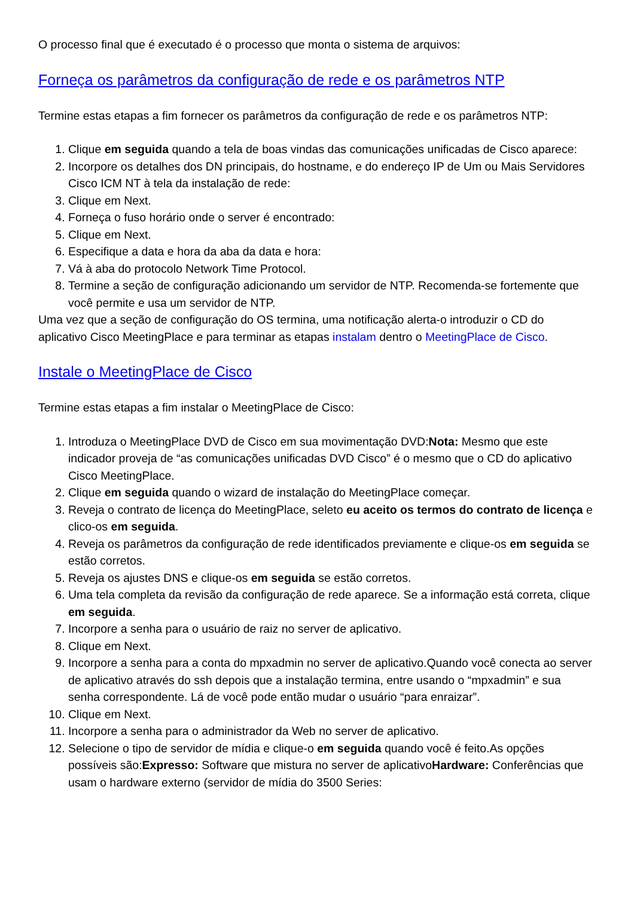O processo final que é executado é o processo que monta o sistema de arquivos:
Forneça os parâmetros da configuração de rede e os parâmetros NTP
Termine estas etapas a fim fornecer os parâmetros da configuração de rede e os parâmetros NTP:
1. Clique em seguida quando a tela de boas vindas das comunicações unificadas de Cisco aparece:
2. Incorpore os detalhes dos DN principais, do hostname, e do endereço IP de Um ou Mais Servidores Cisco ICM NT à tela da instalação de rede:
3. Clique em Next.
4. Forneça o fuso horário onde o server é encontrado:
5. Clique em Next.
6. Especifique a data e hora da aba da data e hora:
7. Vá à aba do protocolo Network Time Protocol.
8. Termine a seção de configuração adicionando um servidor de NTP. Recomenda-se fortemente que você permite e usa um servidor de NTP.
Uma vez que a seção de configuração do OS termina, uma notificação alerta-o introduzir o CD do aplicativo Cisco MeetingPlace e para terminar as etapas instalam dentro o MeetingPlace de Cisco.
Instale o MeetingPlace de Cisco
Termine estas etapas a fim instalar o MeetingPlace de Cisco:
1. Introduza o MeetingPlace DVD de Cisco em sua movimentação DVD:Nota: Mesmo que este indicador proveja de “as comunicações unificadas DVD Cisco” é o mesmo que o CD do aplicativo Cisco MeetingPlace.
2. Clique em seguida quando o wizard de instalação do MeetingPlace começar.
3. Reveja o contrato de licença do MeetingPlace, seleto eu aceito os termos do contrato de licença e clico-os em seguida.
4. Reveja os parâmetros da configuração de rede identificados previamente e clique-os em seguida se estão corretos.
5. Reveja os ajustes DNS e clique-os em seguida se estão corretos.
6. Uma tela completa da revisão da configuração de rede aparece. Se a informação está correta, clique em seguida.
7. Incorpore a senha para o usuário de raiz no server de aplicativo.
8. Clique em Next.
9. Incorpore a senha para a conta do mpxadmin no server de aplicativo.Quando você conecta ao server de aplicativo através do ssh depois que a instalação termina, entre usando o “mpxadmin” e sua senha correspondente. Lá de você pode então mudar o usuário “para enraizar”.
10. Clique em Next.
11. Incorpore a senha para o administrador da Web no server de aplicativo.
12. Selecione o tipo de servidor de mídia e clique-o em seguida quando você é feito.As opções possíveis são:Expresso: Software que mistura no server de aplicativoHardware: Conferências que usam o hardware externo (servidor de mídia do 3500 Series: